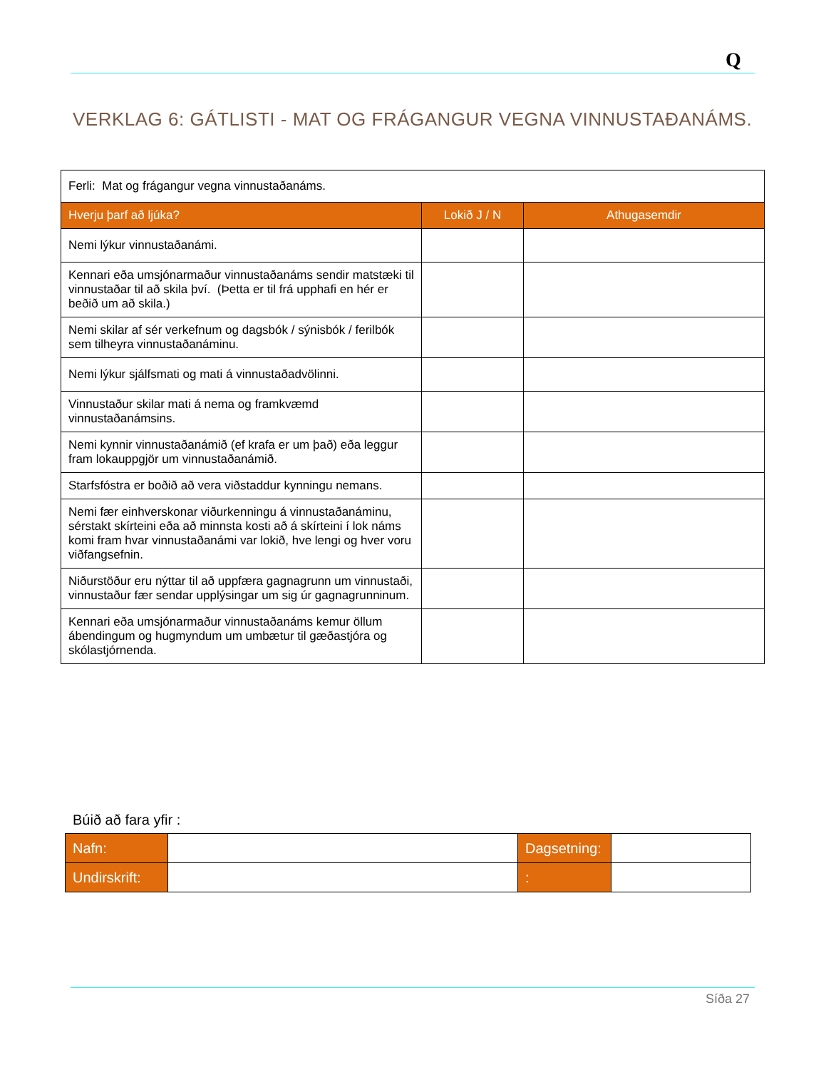Q
VERKLAG 6: GÁTLISTI - MAT OG FRÁGANGUR VEGNA VINNUSTAÐANÁMS.
| Ferli: Mat og frágangur vegna vinnustaðanáms. | | |
| Hverju þarf að ljúka? | Lokið J / N | Athugasemdir |
| Nemi lýkur vinnustaðanámi. | | |
| Kennari eða umsjónarmaður vinnustaðanáms sendir matstæki til vinnustaðar til að skila því. (Þetta er til frá upphafi en hér er beðið um að skila.) | | |
| Nemi skilar af sér verkefnum og dagsbók / sýnisbók / ferilbók sem tilheyra vinnustaðanáminu. | | |
| Nemi lýkur sjálfsmati og mati á vinnustaðadvölinni. | | |
| Vinnustaður skilar mati á nema og framkvæmd vinnustaðanámsins. | | |
| Nemi kynnir vinnustaðanámið (ef krafa er um það) eða leggur fram lokauppgjör um vinnustaðanámið. | | |
| Starfsfóstra er boðið að vera viðstaddur kynningu nemans. | | |
| Nemi fær einhverskonar viðurkenningu á vinnustaðanáminu, sérstakt skírteini eða að minnsta kosti að á skírteini í lok náms komi fram hvar vinnustaðanámi var lokið, hve lengi og hver voru viðfangsefnin. | | |
| Niðurstöður eru nýttar til að uppfæra gagnagrunn um vinnustaði, vinnustaður fær sendar upplýsingar um sig úr gagnagrunninum. | | |
| Kennari eða umsjónarmaður vinnustaðanáms kemur öllum ábendingum og hugmyndum um umbætur til gæðastjóra og skólastjórnenda. | | |
Búið að fara yfir :
| Nafn: | | Dagsetning: | |
| Undirskrift: | | : | |
Síða 27